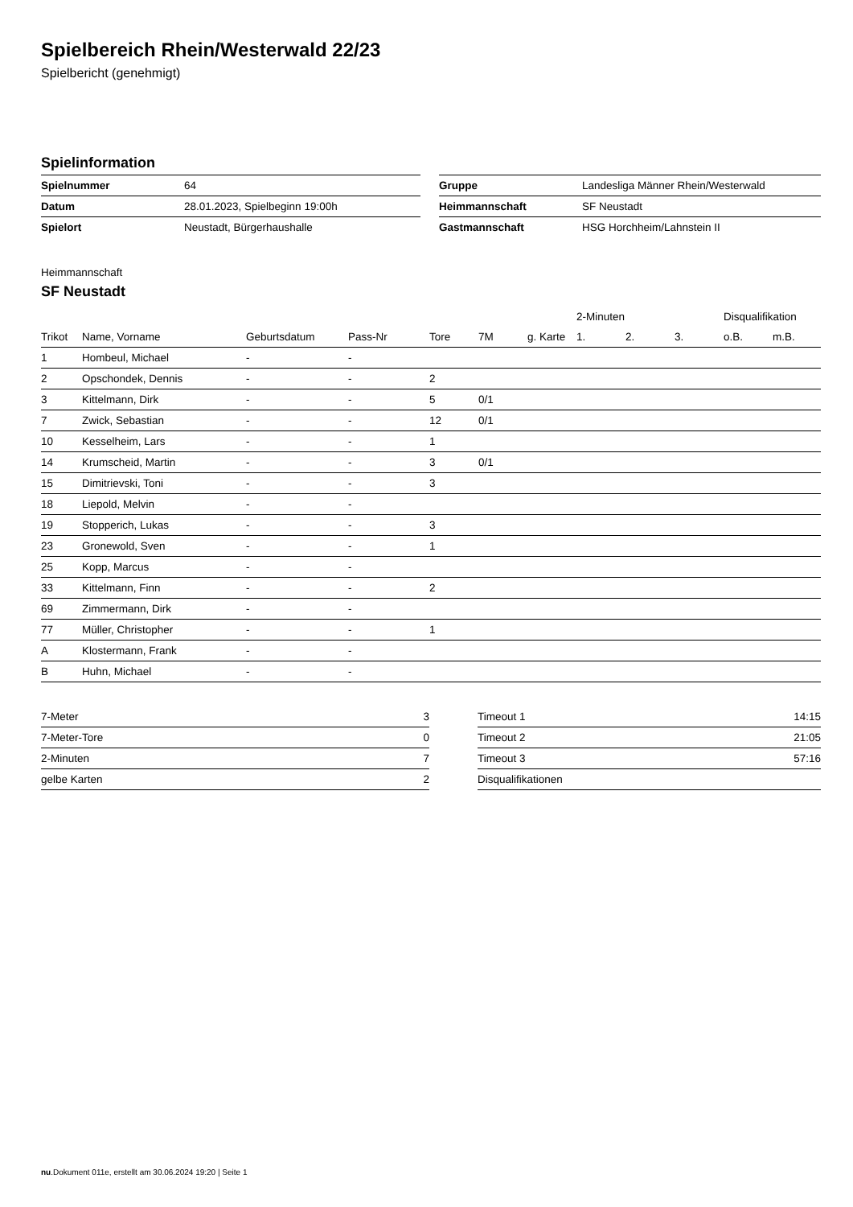Spielbereich Rhein/Westerwald 22/23
Spielbericht (genehmigt)
Spielinformation
| Spielnummer | 64 |
| Datum | 28.01.2023, Spielbeginn 19:00h |
| Spielort | Neustadt, Bürgerhaushalle |
| Gruppe | Landesliga Männer Rhein/Westerwald |
| Heimmannschaft | SF Neustadt |
| Gastmannschaft | HSG Horchheim/Lahnstein II |
Heimmannschaft
SF Neustadt
| | | | | | | | 2-Minuten | | | Disqualifikation | |
| --- | --- | --- | --- | --- | --- | --- | --- | --- | --- | --- | --- |
| Trikot | Name, Vorname | Geburtsdatum | Pass-Nr | Tore | 7M | g. Karte | 1. | 2. | 3. | o.B. | m.B. |
| 1 | Hombeul, Michael | - | - | | | | | | | | |
| 2 | Opschondek, Dennis | - | - | 2 | | | | | | | |
| 3 | Kittelmann, Dirk | - | - | 5 | 0/1 | | | | | | |
| 7 | Zwick, Sebastian | - | - | 12 | 0/1 | | | | | | |
| 10 | Kesselheim, Lars | - | - | 1 | | | | | | | |
| 14 | Krumscheid, Martin | - | - | 3 | 0/1 | | | | | | |
| 15 | Dimitrievski, Toni | - | - | 3 | | | | | | | |
| 18 | Liepold, Melvin | - | - | | | | | | | | |
| 19 | Stopperich, Lukas | - | - | 3 | | | | | | | |
| 23 | Gronewold, Sven | - | - | 1 | | | | | | | |
| 25 | Kopp, Marcus | - | - | | | | | | | | |
| 33 | Kittelmann, Finn | - | - | 2 | | | | | | | |
| 69 | Zimmermann, Dirk | - | - | | | | | | | | |
| 77 | Müller, Christopher | - | - | 1 | | | | | | | |
| A | Klostermann, Frank | - | - | | | | | | | | |
| B | Huhn, Michael | - | - | | | | | | | | |
| 7-Meter | 3 |
| 7-Meter-Tore | 0 |
| 2-Minuten | 7 |
| gelbe Karten | 2 |
| Timeout 1 | 14:15 |
| Timeout 2 | 21:05 |
| Timeout 3 | 57:16 |
| Disqualifikationen | |
nu.Dokument 011e, erstellt am 30.06.2024 19:20 | Seite 1